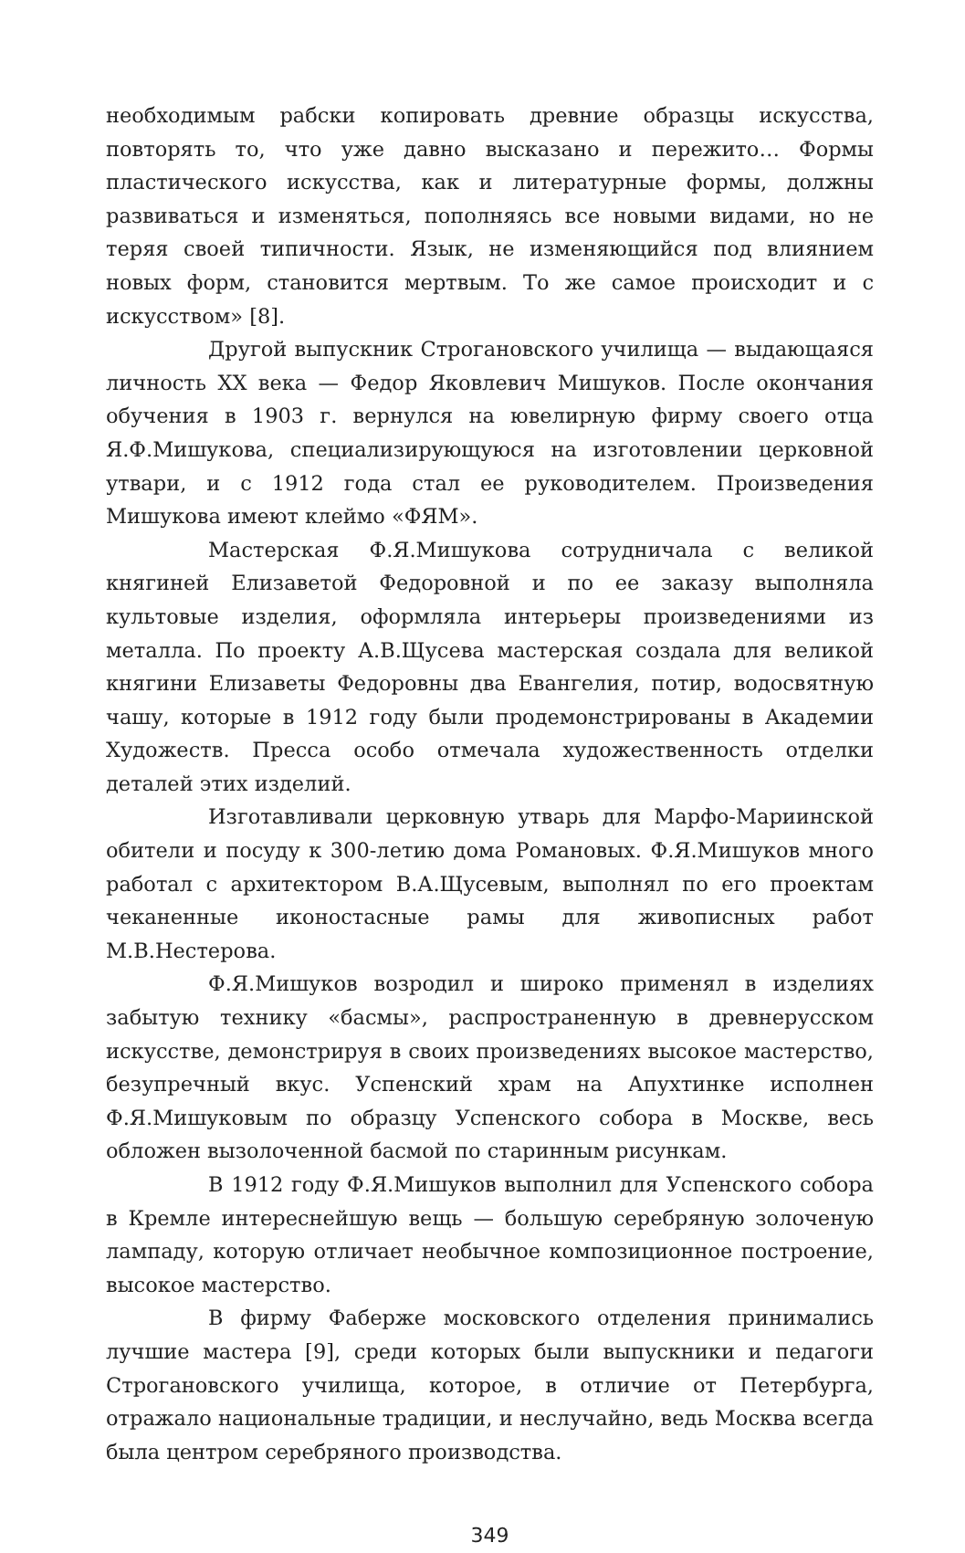необходимым рабски копировать древние образцы искусства, повторять то, что уже давно высказано и пережито… Формы пластического искусства, как и литературные формы, должны развиваться и изменяться, пополняясь все новыми видами, но не теряя своей типичности. Язык, не изменяющийся под влиянием новых форм, становится мертвым. То же самое происходит и с искусством» [8].
Другой выпускник Строгановского училища — выдающаяся личность XX века — Федор Яковлевич Мишуков. После окончания обучения в 1903 г. вернулся на ювелирную фирму своего отца Я.Ф.Мишукова, специализирующуюся на изготовлении церковной утвари, и с 1912 года стал ее руководителем. Произведения Мишукова имеют клеймо «ФЯМ».
Мастерская Ф.Я.Мишукова сотрудничала с великой княгиней Елизаветой Федоровной и по ее заказу выполняла культовые изделия, оформляла интерьеры произведениями из металла. По проекту А.В.Щусева мастерская создала для великой княгини Елизаветы Федоровны два Евангелия, потир, водосвятную чашу, которые в 1912 году были продемонстрированы в Академии Художеств. Пресса особо отмечала художественность отделки деталей этих изделий.
Изготавливали церковную утварь для Марфо-Мариинской обители и посуду к 300-летию дома Романовых. Ф.Я.Мишуков много работал с архитектором В.А.Щусевым, выполнял по его проектам чеканенные иконостасные рамы для живописных работ М.В.Нестерова.
Ф.Я.Мишуков возродил и широко применял в изделиях забытую технику «басмы», распространенную в древнерусском искусстве, демонстрируя в своих произведениях высокое мастерство, безупречный вкус. Успенский храм на Апухтинке исполнен Ф.Я.Мишуковым по образцу Успенского собора в Москве, весь обложен вызолоченной басмой по старинным рисункам.
В 1912 году Ф.Я.Мишуков выполнил для Успенского собора в Кремле интереснейшую вещь — большую серебряную золоченую лампаду, которую отличает необычное композиционное построение, высокое мастерство.
В фирму Фаберже московского отделения принимались лучшие мастера [9], среди которых были выпускники и педагоги Строгановского училища, которое, в отличие от Петербурга, отражало национальные традиции, и неслучайно, ведь Москва всегда была центром серебряного производства.
349